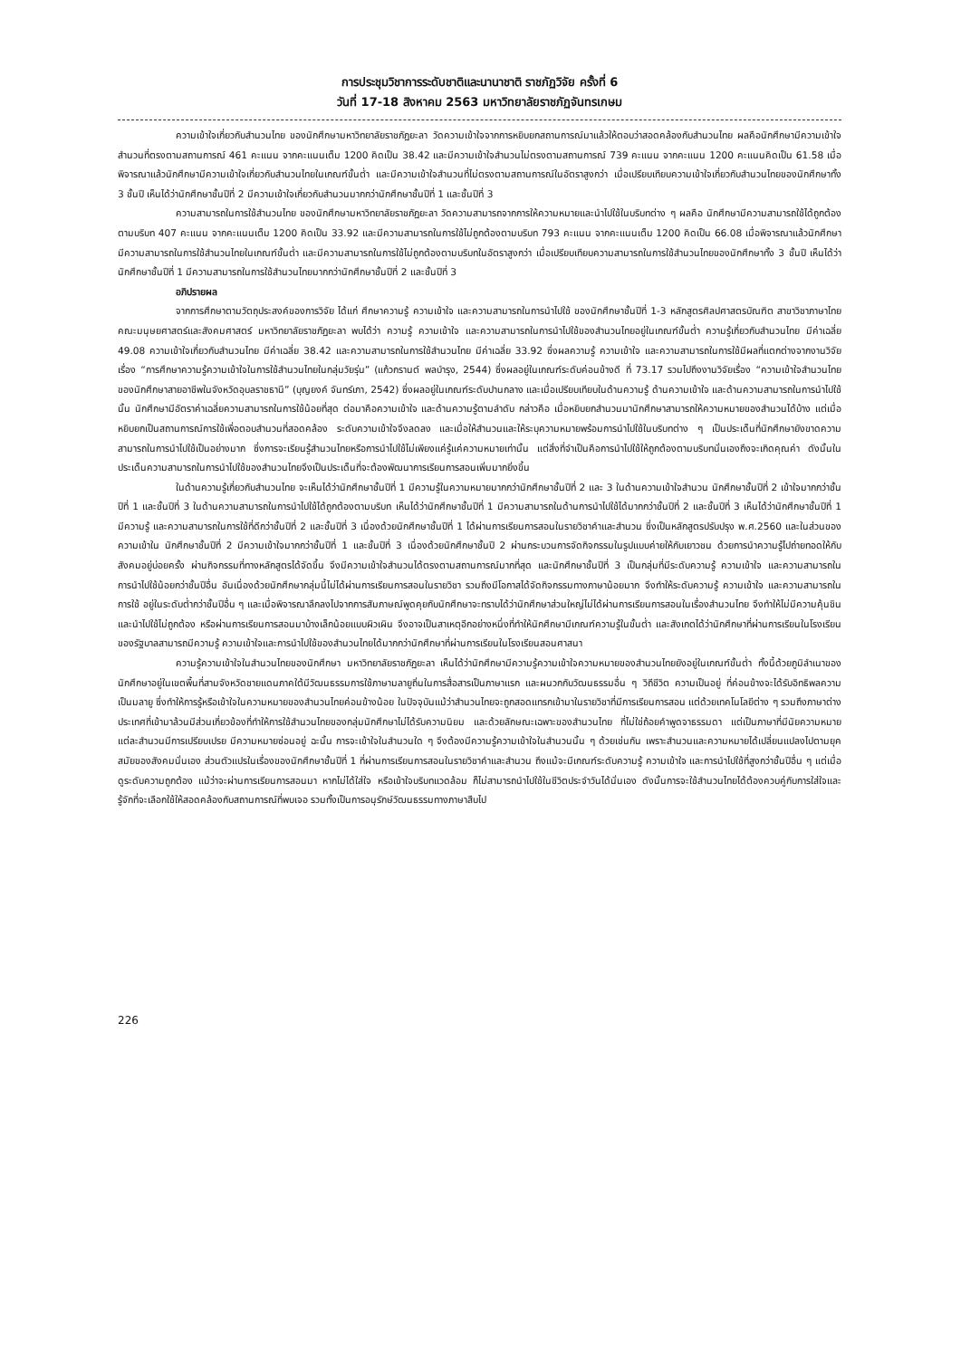การประชุมวิชาการระดับชาติและนานาชาติ ราชภัฏวิจัย ครั้งที่ 6
วันที่ 17-18 สิงหาคม 2563 มหาวิทยาลัยราชภัฏจันทรเกษม
ความเข้าใจเกี่ยวกับสำนวนไทย ของนักศึกษามหาวิทยาลัยราชภัฏยะลา วัดความเข้าใจจากการหยิบยกสถานการณ์มาแล้วให้ตอบว่าสอดคล้องกับสำนวนไทย ผลคือนักศึกษามีความเข้าใจสำนวนที่ตรงตามสถานการณ์ 461 คะแนน จากคะแนนเต็ม 1200 คิดเป็น 38.42 และมีความเข้าใจสำนวนไม่ตรงตามสถานการณ์ 739 คะแนน จากคะแนน 1200 คะแนนคิดเป็น 61.58 เมื่อพิจารณาแล้วนักศึกษามีความเข้าใจเกี่ยวกับสำนวนไทยในเกณฑ์ขั้นต่ำ และมีความเข้าใจสำนวนที่ไม่ตรงตามสถานการณ์ในอัตราสูงกว่า เมื่อเปรียบเทียบความเข้าใจเกี่ยวกับสำนวนไทยของนักศึกษาทั้ง 3 ชั้นปี เห็นได้ว่านักศึกษาชั้นปีที่ 2 มีความเข้าใจเกี่ยวกับสำนวนมากกว่านักศึกษาชั้นปีที่ 1 และชั้นปีที่ 3
ความสามารถในการใช้สำนวนไทย ของนักศึกษามหาวิทยาลัยราชภัฏยะลา วัดความสามารถจากการให้ความหมายและนำไปใช้ในบริบทต่าง ๆ ผลคือ นักศึกษามีความสามารถใช้ได้ถูกต้องตามบริบท 407 คะแนน จากคะแนนเต็ม 1200 คิดเป็น 33.92 และมีความสามารถในการใช้ไม่ถูกต้องตามบริบท 793 คะแนน จากคะแนนเต็ม 1200 คิดเป็น 66.08 เมื่อพิจารณาแล้วนักศึกษามีความสามารถในการใช้สำนวนไทยในเกณฑ์ขั้นต่ำ และมีความสามารถในการใช้ไม่ถูกต้องตามบริบทในอัตราสูงกว่า เมื่อเปรียบเทียบความสามารถในการใช้สำนวนไทยของนักศึกษาทั้ง 3 ชั้นปี เห็นได้ว่านักศึกษาชั้นปีที่ 1 มีความสามารถในการใช้สำนวนไทยมากกว่านักศึกษาชั้นปีที่ 2 และชั้นปีที่ 3
อภิปรายผล
จากการศึกษาตามวัตถุประสงค์ของการวิจัย ได้แก่ ศึกษาความรู้ ความเข้าใจ และความสามารถในการนำไปใช้ ของนักศึกษาชั้นปีที่ 1-3 หลักสูตรศิลปศาสตรบัณฑิต สาขาวิชาภาษาไทย คณะมนุษยศาสตร์และสังคมศาสตร์ มหาวิทยาลัยราชภัฏยะลา พบได้ว่า ความรู้ ความเข้าใจ และความสามารถในการนำไปใช้ของสำนวนไทยอยู่ในเกณฑ์ขั้นต่ำ ความรู้เกี่ยวกับสำนวนไทย มีค่าเฉลี่ย 49.08 ความเข้าใจเกี่ยวกับสำนวนไทย มีค่าเฉลี่ย 38.42 และความสามารถในการใช้สำนวนไทย มีค่าเฉลี่ย 33.92 ซึ่งผลความรู้ ความเข้าใจ และความสามารถในการใช้มีผลที่แตกต่างจากงานวิจัยเรื่อง “การศึกษาความรู้ความเข้าใจในการใช้สำนวนไทยในกลุ่มวัยรุ่น” (แก้วกรานต์ พลบำรุง, 2544) ซึ่งผลอยู่ในเกณฑ์ระดับค่อนข้างดี ที่ 73.17 รวมไปถึงงานวิจัยเรื่อง “ความเข้าใจสำนวนไทยของนักศึกษาสายอาชีพในจังหวัดอุบลราชธานี” (บุญยงค์ จันทร์เภา, 2542) ซึ่งผลอยู่ในเกณฑ์ระดับปานกลาง และเมื่อเปรียบเทียบในด้านความรู้ ด้านความเข้าใจ และด้านความสามารถในการนำไปใช้นั้น นักศึกษามีอัตราค่าเฉลี่ยความสามารถในการใช้น้อยที่สุด ต่อมาคือความเข้าใจ และด้านความรู้ตามลำดับ กล่าวคือ เมื่อหยิบยกสำนวนมานักศึกษาสามารถให้ความหมายของสำนวนได้บ้าง แต่เมื่อหยิบยกเป็นสถานการณ์การใช้เพื่อตอบสำนวนที่สอดคล้อง ระดับความเข้าใจจึงลดลง และเมื่อให้สำนวนและให้ระบุความหมายพร้อมการนำไปใช้ในบริบทต่าง ๆ เป็นประเด็นที่นักศึกษายังขาดความสามารถในการนำไปใช้เป็นอย่างมาก ซึ่งการจะเรียนรู้สำนวนไทยหรือการนำไปใช้ไม่เพียงแค่รู้แค่ความหมายเท่านั้น แต่สิ่งที่จำเป็นคือการนำไปใช้ให้ถูกต้องตามบริบทนั่นเองถึงจะเกิดคุณค่า ดังนั้นในประเด็นความสามารถในการนำไปใช้ของสำนวนไทยจึงเป็นประเด็นที่จะต้องพัฒนาการเรียนการสอนเพิ่มมากยิ่งขึ้น
ในด้านความรู้เกี่ยวกับสำนวนไทย จะเห็นได้ว่านักศึกษาชั้นปีที่ 1 มีความรู้ในความหมายมากกว่านักศึกษาชั้นปีที่ 2 และ 3 ในด้านความเข้าใจสำนวน นักศึกษาชั้นปีที่ 2 เข้าใจมากกว่าชั้นปีที่ 1 และชั้นปีที่ 3 ในด้านความสามารถในการนำไปใช้ได้ถูกต้องตามบริบท เห็นได้ว่านักศึกษาชั้นปีที่ 1 มีความสามารถในด้านการนำไปใช้ได้มากกว่าชั้นปีที่ 2 และชั้นปีที่ 3 เห็นได้ว่านักศึกษาชั้นปีที่ 1 มีความรู้ และความสามารถในการใช้ที่ดีกว่าชั้นปีที่ 2 และชั้นปีที่ 3 เนื่องด้วยนักศึกษาชั้นปีที่ 1 ได้ผ่านการเรียนการสอนในรายวิชาคำและสำนวน ซึ่งเป็นหลักสูตรปรับปรุง พ.ศ.2560 และในส่วนของความเข้าใน นักศึกษาชั้นปีที่ 2 มีความเข้าใจมากกว่าชั้นปีที่ 1 และชั้นปีที่ 3 เนื่องด้วยนักศึกษาชั้นปี 2 ผ่านกระบวนการจัดกิจกรรมในรูปแบบค่ายให้กับเยาวชน ด้วยการนำความรู้ไปถ่ายทอดให้กับสังคมอยู่บ่อยครั้ง ผ่านกิจกรรมที่ทางหลักสูตรได้จัดขึ้น จึงมีความเข้าใจสำนวนได้ตรงตามสถานการณ์มากที่สุด และนักศึกษาชั้นปีที่ 3 เป็นกลุ่มที่มีระดับความรู้ ความเข้าใจ และความสามารถในการนำไปใช้น้อยกว่าชั้นปีอื่น อันเนื่องด้วยนักศึกษากลุ่มนี้ไม่ได้ผ่านการเรียนการสอนในรายวิชา รวมถึงมีโอกาสได้จัดกิจกรรมทางภาษาน้อยมาก จึงทำให้ระดับความรู้ ความเข้าใจ และความสามารถในการใช้ อยู่ในระดับต่ำกว่าชั้นปีอื่น ๆ และเมื่อพิจารณาลึกลงไปจากการสัมภาษณ์พูดคุยกับนักศึกษาจะทราบได้ว่านักศึกษาส่วนใหญ่ไม่ได้ผ่านการเรียนการสอนในเรื่องสำนวนไทย จึงทำให้ไม่มีความคุ้นชิน และนำไปใช้ไม่ถูกต้อง หรือผ่านการเรียนการสอนมาบ้างเล็กน้อยแบบผิวเผิน จึงอาจเป็นสาเหตุอีกอย่างหนึ่งที่ทำให้นักศึกษามีเกณฑ์ความรู้ในขั้นต่ำ และสังเกตได้ว่านักศึกษาที่ผ่านการเรียนในโรงเรียนของรัฐบาลสามารถมีความรู้ ความเข้าใจและการนำไปใช้ของสำนวนไทยได้มากกว่านักศึกษาที่ผ่านการเรียนในโรงเรียนสอนศาสนา
ความรู้ความเข้าใจในสำนวนไทยของนักศึกษา มหาวิทยาลัยราชภัฏยะลา เห็นได้ว่านักศึกษามีความรู้ความเข้าใจความหมายของสำนวนไทยยังอยู่ในเกณฑ์ขั้นต่ำ ทั้งนี้ด้วยภูมิลำเนาของนักศึกษาอยู่ในเขตพื้นที่สามจังหวัดชายแดนภาคใต้มีวัฒนธรรมการใช้ภาษามลายูถิ่นในการสื่อสารเป็นภาษาแรก และผนวกกับวัฒนธรรมอื่น ๆ วิถีชีวิต ความเป็นอยู่ ที่ค่อนข้างจะได้รับอิทธิพลความเป็นมลายู ซึ่งทำให้การรู้หรือเข้าใจในความหมายของสำนวนไทยค่อนข้างน้อย ในปัจจุบันแม้ว่าสำนวนไทยจะถูกสอดแทรกเข้ามาในรายวิชาที่มีการเรียนการสอน แต่ด้วยเทคโนโลยีต่าง ๆ รวมถึงภาษาต่างประเทศที่เข้ามาล้วนมีส่วนเกี่ยวข้องที่ทำให้การใช้สำนวนไทยของกลุ่มนักศึกษาไม่ได้รับความนิยม และด้วยลักษณะเฉพาะของสำนวนไทย ที่ไม่ใช่ถ้อยคำพูดจาธรรมดา แต่เป็นภาษาที่มีนัยความหมาย แต่ละสำนวนมีการเปรียบเปรย มีความหมายซ่อนอยู่ ฉะนั้น การจะเข้าใจในสำนวนใด ๆ จึงต้องมีความรู้ความเข้าใจในสำนวนนั้น ๆ ด้วยเช่นกัน เพราะสำนวนและความหมายได้เปลี่ยนแปลงไปตามยุคสมัยของสังคมนั่นเอง ส่วนตัวแปรในเรื่องของนักศึกษาชั้นปีที่ 1 ที่ผ่านการเรียนการสอนในรายวิชาคำและสำนวน ถึงแม้จะมีเกณฑ์ระดับความรู้ ความเข้าใจ และการนำไปใช้ที่สูงกว่าชั้นปีอื่น ๆ แต่เมื่อดูระดับความถูกต้อง แม้ว่าจะผ่านการเรียนการสอนมา หากไม่ได้ใส่ใจ หรือเข้าใจบริบทแวดล้อม ก็ไม่สามารถนำไปใช้ในชีวิตประจำวันได้นั่นเอง ดังนั้นการจะใช้สำนวนไทยได้ต้องควบคู่กับการใส่ใจและรู้จักที่จะเลือกใช้ให้สอดคล้องกับสถานการณ์ที่พบเจอ รวมทั้งเป็นการอนุรักษ์วัฒนธรรมทางภาษาสืบไป
226